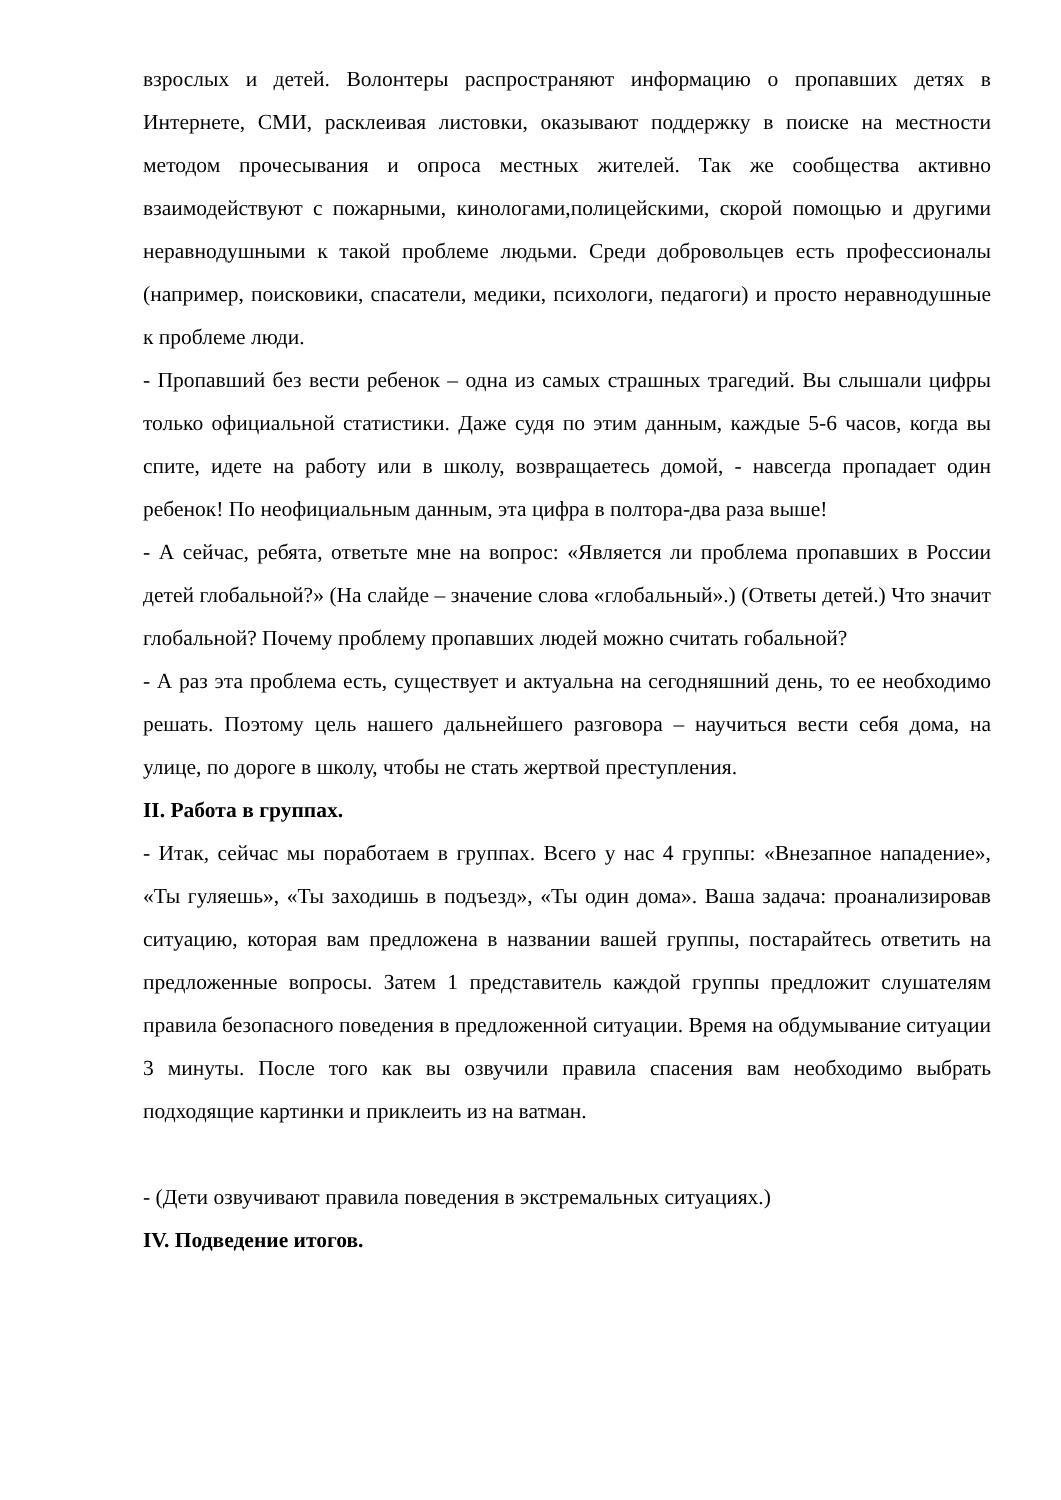взрослых и детей. Волонтеры распространяют информацию о пропавших детях в Интернете, СМИ, расклеивая листовки, оказывают поддержку в поиске на местности методом прочесывания и опроса местных жителей. Так же сообщества активно взаимодействуют с пожарными, кинологами,полицейскими, скорой помощью и другими неравнодушными к такой проблеме людьми. Среди добровольцев есть профессионалы (например, поисковики, спасатели, медики, психологи, педагоги) и просто неравнодушные к проблеме люди.
- Пропавший без вести ребенок – одна из самых страшных трагедий. Вы слышали цифры только официальной статистики. Даже судя по этим данным, каждые 5-6 часов, когда вы спите, идете на работу или в школу, возвращаетесь домой, - навсегда пропадает один ребенок! По неофициальным данным, эта цифра в полтора-два раза выше!
- А сейчас, ребята, ответьте мне на вопрос: «Является ли проблема пропавших в России детей глобальной?» (На слайде – значение слова «глобальный».) (Ответы детей.) Что значит глобальной? Почему проблему пропавших людей можно считать гобальной?
- А раз эта проблема есть, существует и актуальна на сегодняшний день, то ее необходимо решать. Поэтому цель нашего дальнейшего разговора – научиться вести себя дома, на улице, по дороге в школу, чтобы не стать жертвой преступления.
II. Работа в группах.
- Итак, сейчас мы поработаем в группах. Всего у нас 4 группы: «Внезапное нападение», «Ты гуляешь», «Ты заходишь в подъезд», «Ты один дома». Ваша задача: проанализировав ситуацию, которая вам предложена в названии вашей группы, постарайтесь ответить на предложенные вопросы. Затем 1 представитель каждой группы предложит слушателям правила безопасного поведения в предложенной ситуации. Время на обдумывание ситуации 3 минуты. После того как вы озвучили правила спасения вам необходимо выбрать подходящие картинки и приклеить из на ватман.
- (Дети озвучивают правила поведения в экстремальных ситуациях.)
IV. Подведение итогов.